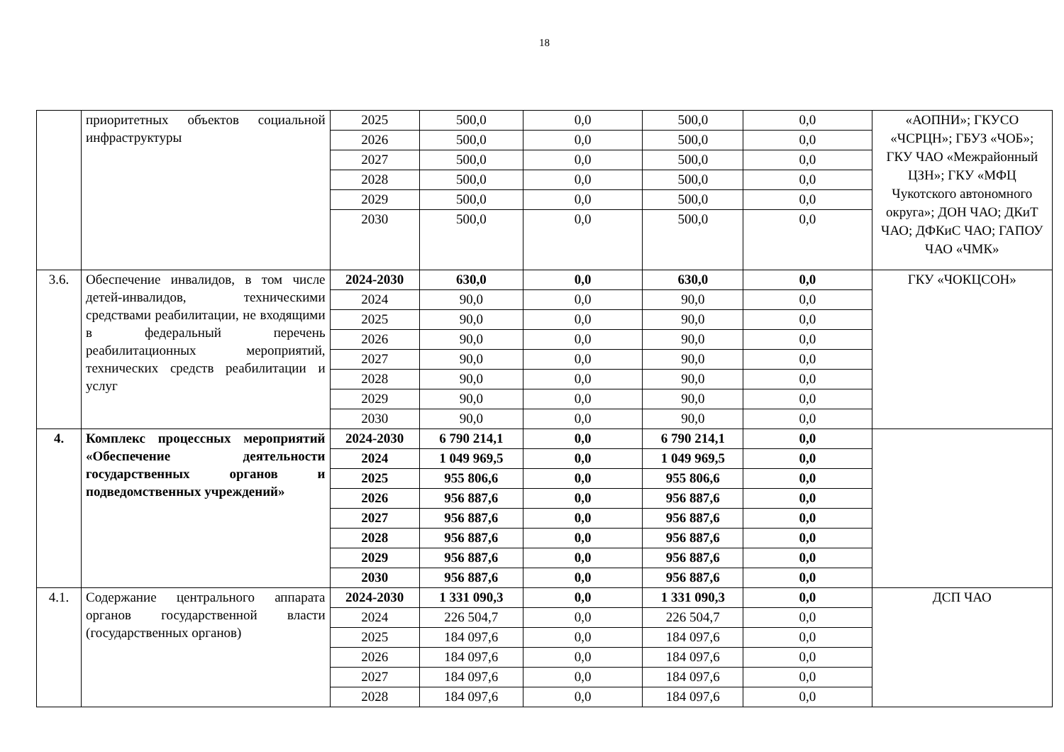18
| | приоритетных объектов социальной инфраструктуры | 2025 | 500,0 | 0,0 | 500,0 | 0,0 | «АОПНИ»; ГКУСО «ЧСРЦН»; ГБУЗ «ЧОБ»; ГКУ ЧАО «Межрайонный ЦЗН»; ГКУ «МФЦ Чукотского автономного округа»; ДОН ЧАО; ДКиТ ЧАО; ДФКиС ЧАО; ГАПОУ ЧАО «ЧМК» |
| | | 2026 | 500,0 | 0,0 | 500,0 | 0,0 | |
| | | 2027 | 500,0 | 0,0 | 500,0 | 0,0 | |
| | | 2028 | 500,0 | 0,0 | 500,0 | 0,0 | |
| | | 2029 | 500,0 | 0,0 | 500,0 | 0,0 | |
| | | 2030 | 500,0 | 0,0 | 500,0 | 0,0 | |
| 3.6. | Обеспечение инвалидов, в том числе детей-инвалидов, техническими средствами реабилитации, не входящими в федеральный перечень реабилитационных мероприятий, технических средств реабилитации и услуг | 2024-2030 | 630,0 | 0,0 | 630,0 | 0,0 | ГКУ «ЧОКЦСОН» |
| | | 2024 | 90,0 | 0,0 | 90,0 | 0,0 | |
| | | 2025 | 90,0 | 0,0 | 90,0 | 0,0 | |
| | | 2026 | 90,0 | 0,0 | 90,0 | 0,0 | |
| | | 2027 | 90,0 | 0,0 | 90,0 | 0,0 | |
| | | 2028 | 90,0 | 0,0 | 90,0 | 0,0 | |
| | | 2029 | 90,0 | 0,0 | 90,0 | 0,0 | |
| | | 2030 | 90,0 | 0,0 | 90,0 | 0,0 | |
| 4. | Комплекс процессных мероприятий «Обеспечение деятельности государственных органов и подведомственных учреждений» | 2024-2030 | 6 790 214,1 | 0,0 | 6 790 214,1 | 0,0 | |
| | | 2024 | 1 049 969,5 | 0,0 | 1 049 969,5 | 0,0 | |
| | | 2025 | 955 806,6 | 0,0 | 955 806,6 | 0,0 | |
| | | 2026 | 956 887,6 | 0,0 | 956 887,6 | 0,0 | |
| | | 2027 | 956 887,6 | 0,0 | 956 887,6 | 0,0 | |
| | | 2028 | 956 887,6 | 0,0 | 956 887,6 | 0,0 | |
| | | 2029 | 956 887,6 | 0,0 | 956 887,6 | 0,0 | |
| | | 2030 | 956 887,6 | 0,0 | 956 887,6 | 0,0 | |
| 4.1. | Содержание центрального аппарата органов государственной власти (государственных органов) | 2024-2030 | 1 331 090,3 | 0,0 | 1 331 090,3 | 0,0 | ДСП ЧАО |
| | | 2024 | 226 504,7 | 0,0 | 226 504,7 | 0,0 | |
| | | 2025 | 184 097,6 | 0,0 | 184 097,6 | 0,0 | |
| | | 2026 | 184 097,6 | 0,0 | 184 097,6 | 0,0 | |
| | | 2027 | 184 097,6 | 0,0 | 184 097,6 | 0,0 | |
| | | 2028 | 184 097,6 | 0,0 | 184 097,6 | 0,0 | |